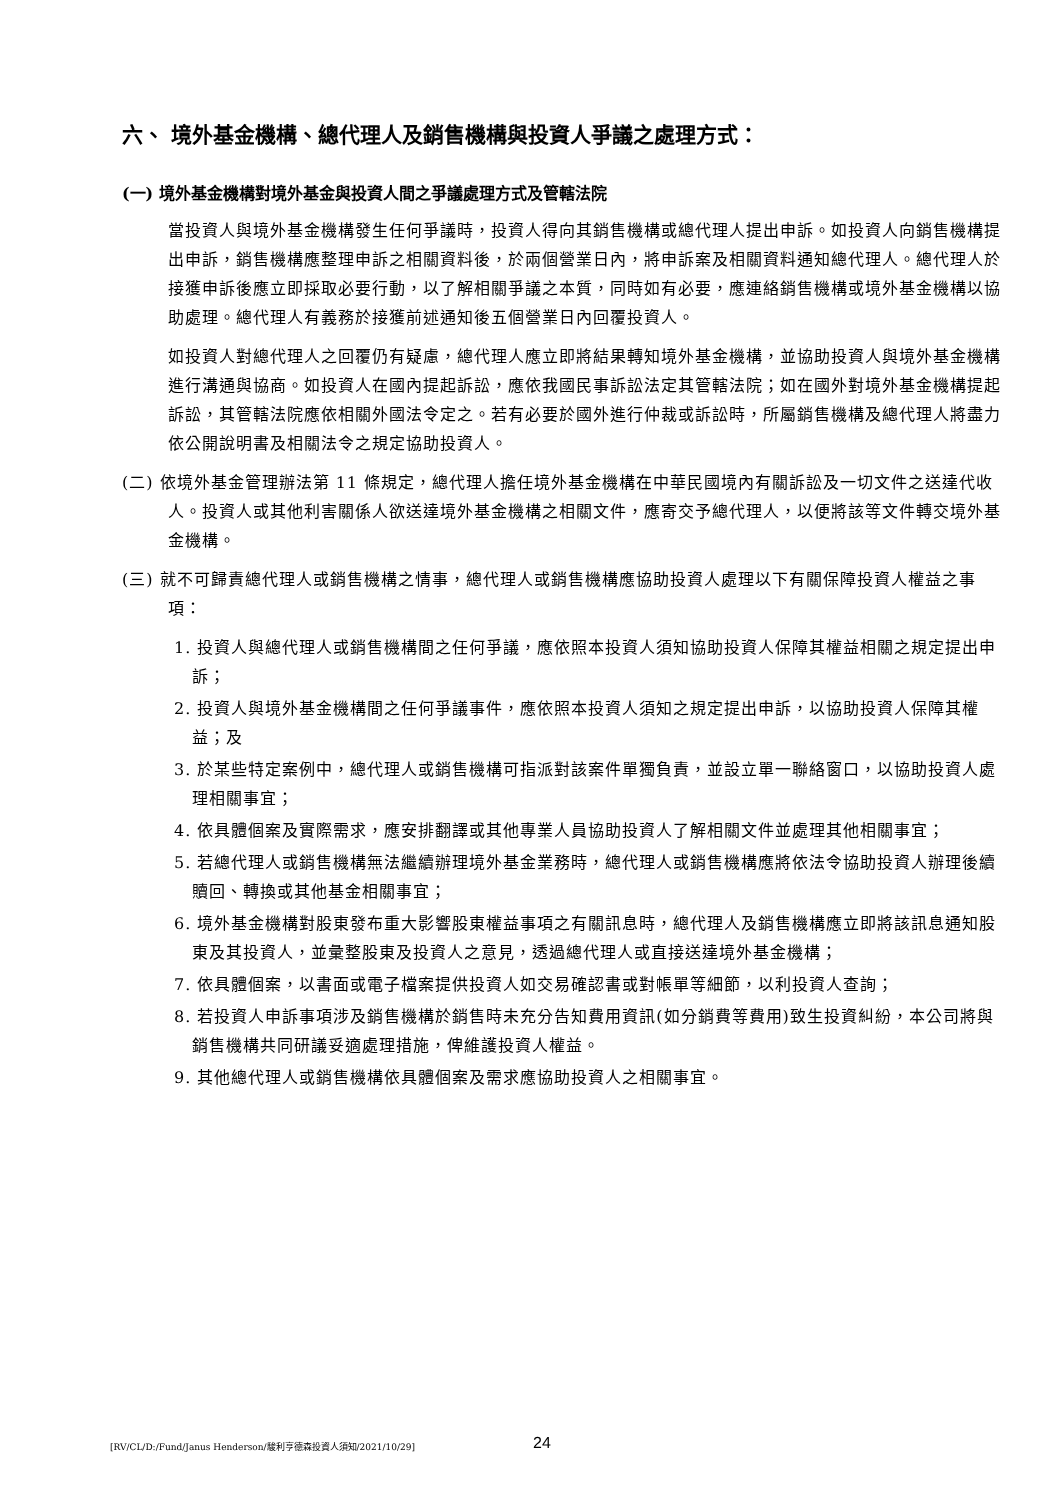六、 境外基金機構、總代理人及銷售機構與投資人爭議之處理方式：
(一) 境外基金機構對境外基金與投資人間之爭議處理方式及管轄法院
當投資人與境外基金機構發生任何爭議時，投資人得向其銷售機構或總代理人提出申訴。如投資人向銷售機構提出申訴，銷售機構應整理申訴之相關資料後，於兩個營業日內，將申訴案及相關資料通知總代理人。總代理人於接獲申訴後應立即採取必要行動，以了解相關爭議之本質，同時如有必要，應連絡銷售機構或境外基金機構以協助處理。總代理人有義務於接獲前述通知後五個營業日內回覆投資人。
如投資人對總代理人之回覆仍有疑慮，總代理人應立即將結果轉知境外基金機構，並協助投資人與境外基金機構進行溝通與協商。如投資人在國內提起訴訟，應依我國民事訴訟法定其管轄法院；如在國外對境外基金機構提起訴訟，其管轄法院應依相關外國法令定之。若有必要於國外進行仲裁或訴訟時，所屬銷售機構及總代理人將盡力依公開說明書及相關法令之規定協助投資人。
(二) 依境外基金管理辦法第 11 條規定，總代理人擔任境外基金機構在中華民國境內有關訴訟及一切文件之送達代收人。投資人或其他利害關係人欲送達境外基金機構之相關文件，應寄交予總代理人，以便將該等文件轉交境外基金機構。
(三) 就不可歸責總代理人或銷售機構之情事，總代理人或銷售機構應協助投資人處理以下有關保障投資人權益之事項：
1. 投資人與總代理人或銷售機構間之任何爭議，應依照本投資人須知協助投資人保障其權益相關之規定提出申訴；
2. 投資人與境外基金機構間之任何爭議事件，應依照本投資人須知之規定提出申訴，以協助投資人保障其權益；及
3. 於某些特定案例中，總代理人或銷售機構可指派對該案件單獨負責，並設立單一聯絡窗口，以協助投資人處理相關事宜；
4. 依具體個案及實際需求，應安排翻譯或其他專業人員協助投資人了解相關文件並處理其他相關事宜；
5. 若總代理人或銷售機構無法繼續辦理境外基金業務時，總代理人或銷售機構應將依法令協助投資人辦理後續贖回、轉換或其他基金相關事宜；
6. 境外基金機構對股東發布重大影響股東權益事項之有關訊息時，總代理人及銷售機構應立即將該訊息通知股東及其投資人，並彙整股東及投資人之意見，透過總代理人或直接送達境外基金機構；
7. 依具體個案，以書面或電子檔案提供投資人如交易確認書或對帳單等細節，以利投資人查詢；
8. 若投資人申訴事項涉及銷售機構於銷售時未充分告知費用資訊(如分銷費等費用)致生投資糾紛，本公司將與銷售機構共同研議妥適處理措施，俾維護投資人權益。
9. 其他總代理人或銷售機構依具體個案及需求應協助投資人之相關事宜。
[RV/CL/D:/Fund/Janus Henderson/駿利亨德森投資人須知/2021/10/29] 24